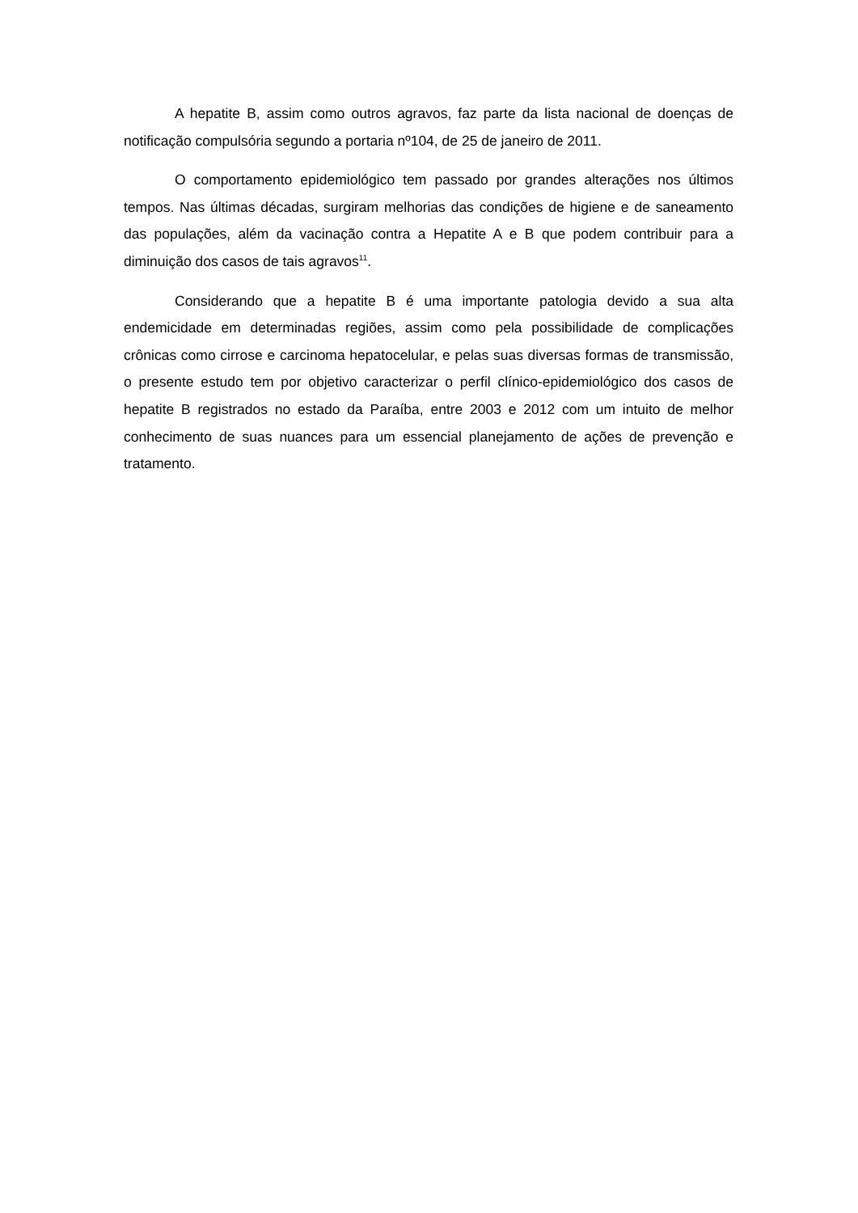A hepatite B, assim como outros agravos, faz parte da lista nacional de doenças de notificação compulsória segundo a portaria nº104, de 25 de janeiro de 2011.
O comportamento epidemiológico tem passado por grandes alterações nos últimos tempos. Nas últimas décadas, surgiram melhorias das condições de higiene e de saneamento das populações, além da vacinação contra a Hepatite A e B que podem contribuir para a diminuição dos casos de tais agravos<sup>11</sup>.
Considerando que a hepatite B é uma importante patologia devido a sua alta endemicidade em determinadas regiões, assim como pela possibilidade de complicações crônicas como cirrose e carcinoma hepatocelular, e pelas suas diversas formas de transmissão, o presente estudo tem por objetivo caracterizar o perfil clínico-epidemiológico dos casos de hepatite B registrados no estado da Paraíba, entre 2003 e 2012 com um intuito de melhor conhecimento de suas nuances para um essencial planejamento de ações de prevenção e tratamento.